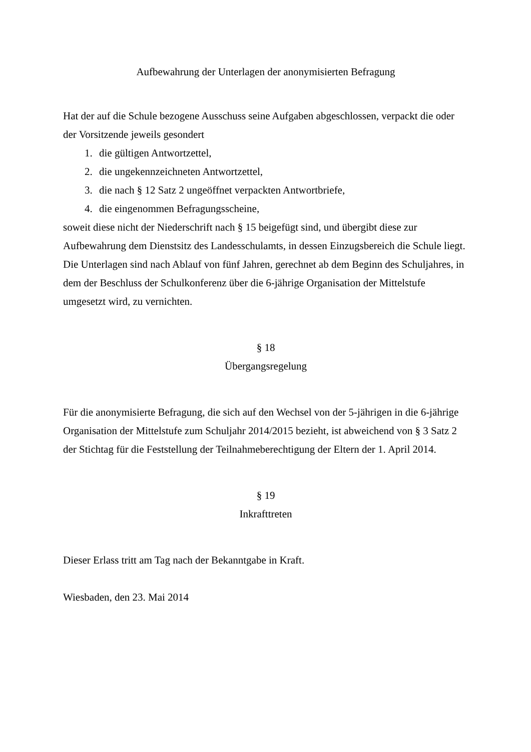Aufbewahrung der Unterlagen der anonymisierten Befragung
Hat der auf die Schule bezogene Ausschuss seine Aufgaben abgeschlossen, verpackt die oder der Vorsitzende jeweils gesondert
1. die gültigen Antwortzettel,
2. die ungekennzeichneten Antwortzettel,
3. die nach § 12 Satz 2 ungeöffnet verpackten Antwortbriefe,
4. die eingenommen Befragungsscheine,
soweit diese nicht der Niederschrift nach § 15 beigefügt sind, und übergibt diese zur Aufbewahrung dem Dienstsitz des Landesschulamts, in dessen Einzugsbereich die Schule liegt. Die Unterlagen sind nach Ablauf von fünf Jahren, gerechnet ab dem Beginn des Schuljahres, in dem der Beschluss der Schulkonferenz über die 6-jährige Organisation der Mittelstufe umgesetzt wird, zu vernichten.
§ 18
Übergangsregelung
Für die anonymisierte Befragung, die sich auf den Wechsel von der 5-jährigen in die 6-jährige Organisation der Mittelstufe zum Schuljahr 2014/2015 bezieht, ist abweichend von § 3 Satz 2 der Stichtag für die Feststellung der Teilnahmeberechtigung der Eltern der 1. April 2014.
§ 19
Inkrafttreten
Dieser Erlass tritt am Tag nach der Bekanntgabe in Kraft.
Wiesbaden, den 23. Mai 2014